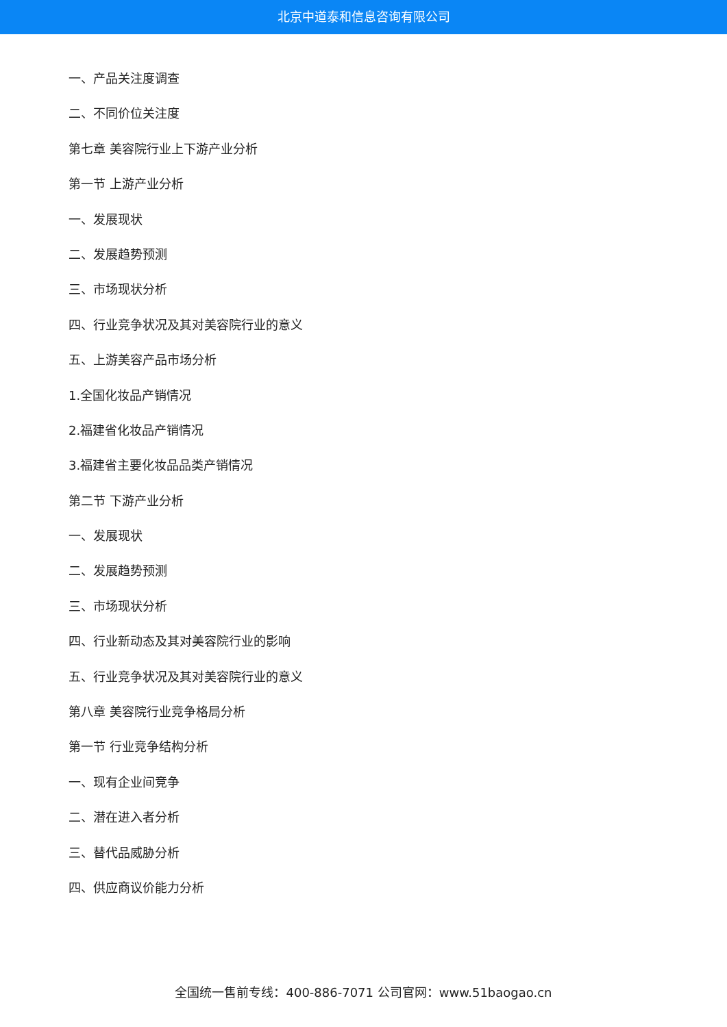北京中道泰和信息咨询有限公司
一、产品关注度调查
二、不同价位关注度
第七章 美容院行业上下游产业分析
第一节 上游产业分析
一、发展现状
二、发展趋势预测
三、市场现状分析
四、行业竞争状况及其对美容院行业的意义
五、上游美容产品市场分析
1.全国化妆品产销情况
2.福建省化妆品产销情况
3.福建省主要化妆品品类产销情况
第二节 下游产业分析
一、发展现状
二、发展趋势预测
三、市场现状分析
四、行业新动态及其对美容院行业的影响
五、行业竞争状况及其对美容院行业的意义
第八章 美容院行业竞争格局分析
第一节 行业竞争结构分析
一、现有企业间竞争
二、潜在进入者分析
三、替代品威胁分析
四、供应商议价能力分析
全国统一售前专线：400-886-7071 公司官网：www.51baogao.cn